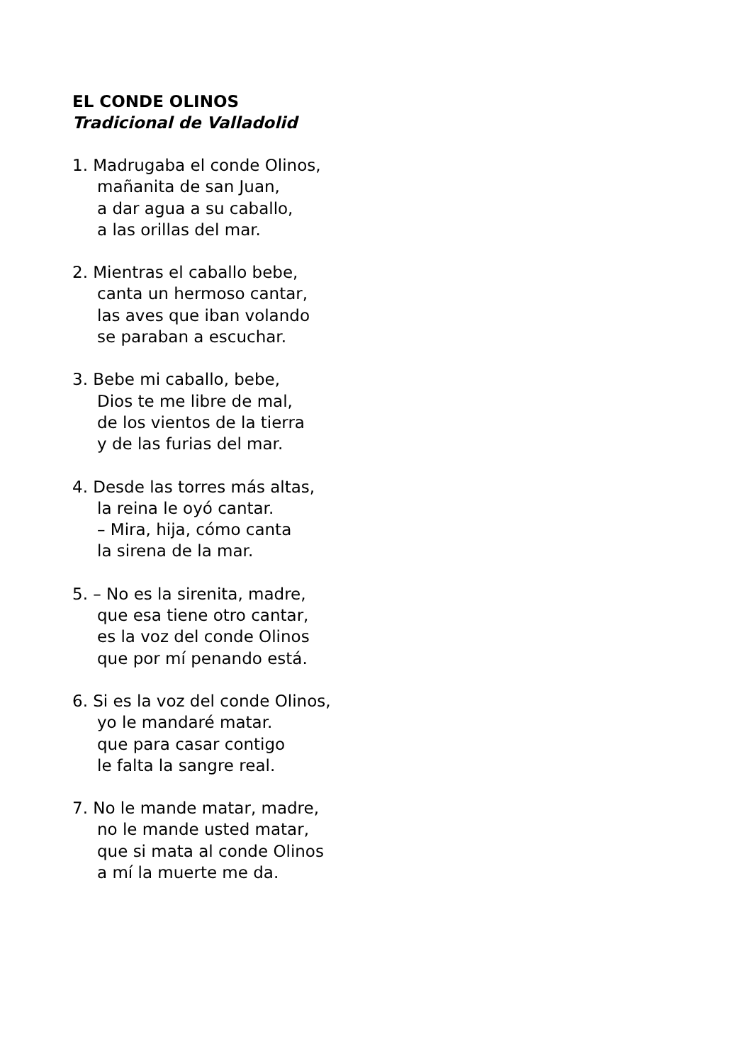EL CONDE OLINOS
Tradicional de Valladolid
1. Madrugaba el conde Olinos,
mañanita de san Juan,
a dar agua a su caballo,
a las orillas del mar.
2. Mientras el caballo bebe,
canta un hermoso cantar,
las aves que iban volando
se paraban a escuchar.
3. Bebe mi caballo, bebe,
Dios te me libre de mal,
de los vientos de la tierra
y de las furias del mar.
4. Desde las torres más altas,
la reina le oyó cantar.
– Mira, hija, cómo canta
la sirena de la mar.
5. – No es la sirenita, madre,
que esa tiene otro cantar,
es la voz del conde Olinos
que por mí penando está.
6. Si es la voz del conde Olinos,
yo le mandaré matar.
que para casar contigo
le falta la sangre real.
7. No le mande matar, madre,
no le mande usted matar,
que si mata al conde Olinos
a mí la muerte me da.